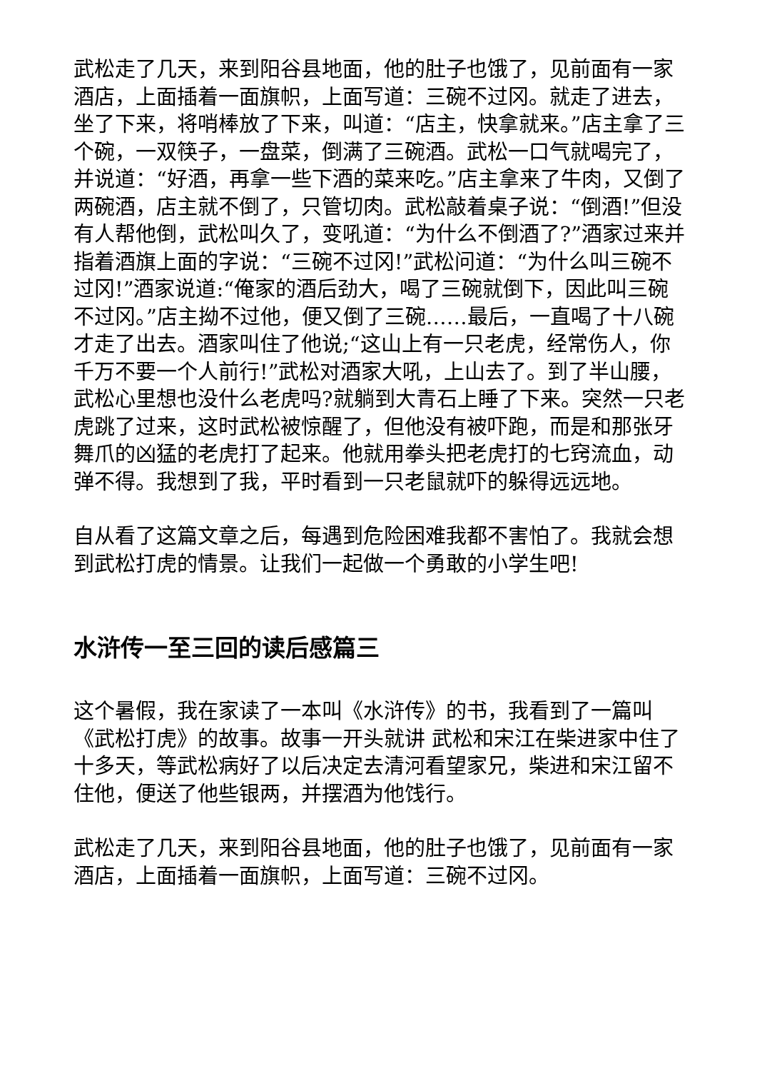武松走了几天，来到阳谷县地面，他的肚子也饿了，见前面有一家酒店，上面插着一面旗帜，上面写道：三碗不过冈。就走了进去，坐了下来，将哨棒放了下来，叫道：“店主，快拿就来。”店主拿了三个碗，一双筷子，一盘菜，倒满了三碗酒。武松一口气就喝完了，并说道：“好酒，再拿一些下酒的菜来吃。”店主拿来了牛肉，又倒了两碗酒，店主就不倒了，只管切肉。武松敲着桌子说：“倒酒!”但没有人帮他倒，武松叫久了，变吼道：“为什么不倒酒了?”酒家过来并指着酒旗上面的字说：“三碗不过冈!”武松问道：“为什么叫三碗不过冈!”酒家说道:“俺家的酒后劲大，喝了三碗就倒下，因此叫三碗不过冈。”店主拗不过他，便又倒了三碗……最后，一直喝了十八碗才走了出去。酒家叫住了他说;“这山上有一只老虎，经常伤人，你千万不要一个人前行!”武松对酒家大吼，上山去了。到了半山腰，武松心里想也没什么老虎吗?就躺到大青石上睡了下来。突然一只老虎跳了过来，这时武松被惊醒了，但他没有被吓跑，而是和那张牙舞爪的凶猛的老虎打了起来。他就用拳头把老虎打的七窍流血，动弹不得。我想到了我，平时看到一只老鼠就吓的躲得远远地。
自从看了这篇文章之后，每遇到危险困难我都不害怕了。我就会想到武松打虎的情景。让我们一起做一个勇敢的小学生吧!
水浒传一至三回的读后感篇三
这个暑假，我在家读了一本叫《水浒传》的书，我看到了一篇叫《武松打虎》的故事。故事一开头就讲 武松和宋江在柴进家中住了十多天，等武松病好了以后决定去清河看望家兄，柴进和宋江留不住他，便送了他些银两，并摆酒为他饯行。
武松走了几天，来到阳谷县地面，他的肚子也饿了，见前面有一家酒店，上面插着一面旗帜，上面写道：三碗不过冈。